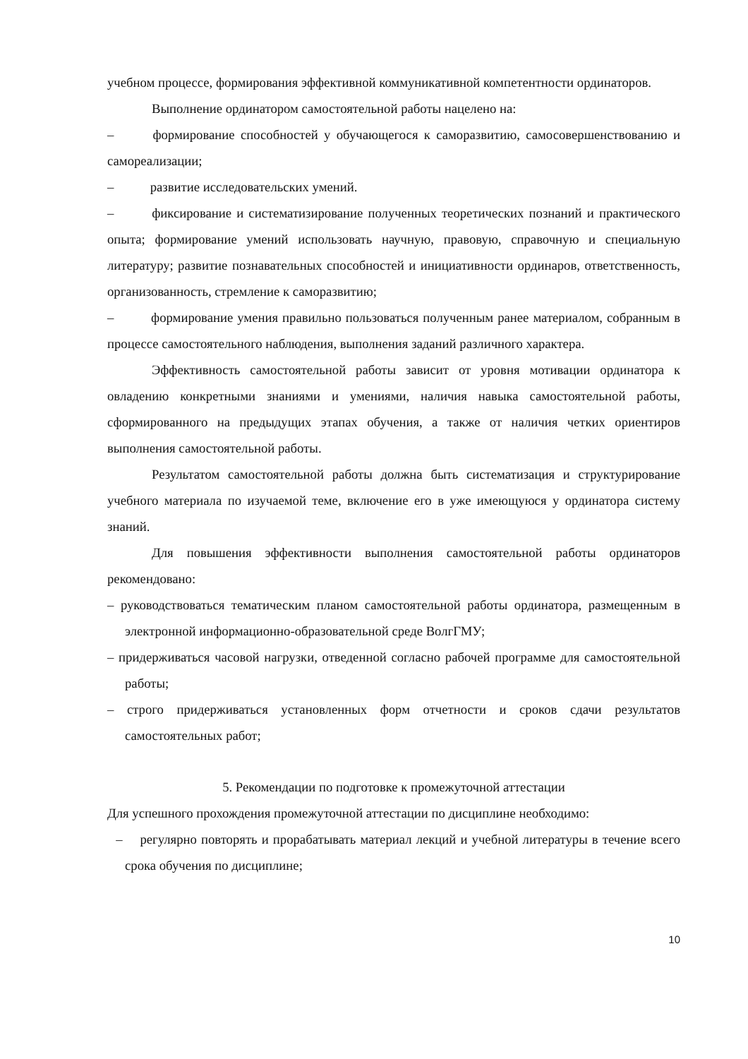учебном процессе, формирования эффективной коммуникативной компетентности ординаторов.
Выполнение ординатором самостоятельной работы нацелено на:
–    формирование способностей у обучающегося к саморазвитию, самосовершенствованию и самореализации;
–    развитие исследовательских умений.
–    фиксирование и систематизирование полученных теоретических познаний и практического опыта; формирование умений использовать научную, правовую, справочную и специальную литературу; развитие познавательных способностей и инициативности ординаров, ответственность, организованность, стремление к саморазвитию;
–    формирование умения правильно пользоваться полученным ранее материалом, собранным в процессе самостоятельного наблюдения, выполнения заданий различного характера.
Эффективность самостоятельной работы зависит от уровня мотивации ординатора к овладению конкретными знаниями и умениями, наличия навыка самостоятельной работы, сформированного на предыдущих этапах обучения, а также от наличия четких ориентиров выполнения самостоятельной работы.
Результатом самостоятельной работы должна быть систематизация и структурирование учебного материала по изучаемой теме, включение его в уже имеющуюся у ординатора систему знаний.
Для повышения эффективности выполнения самостоятельной работы ординаторов рекомендовано:
– руководствоваться тематическим планом самостоятельной работы ординатора, размещенным в электронной информационно-образовательной среде ВолгГМУ;
– придерживаться часовой нагрузки, отведенной согласно рабочей программе для самостоятельной работы;
– строго придерживаться установленных форм отчетности и сроков сдачи результатов самостоятельных работ;
5. Рекомендации по подготовке к промежуточной аттестации
Для успешного прохождения промежуточной аттестации по дисциплине необходимо:
–  регулярно повторять и прорабатывать материал лекций и учебной литературы в течение всего срока обучения по дисциплине;
10